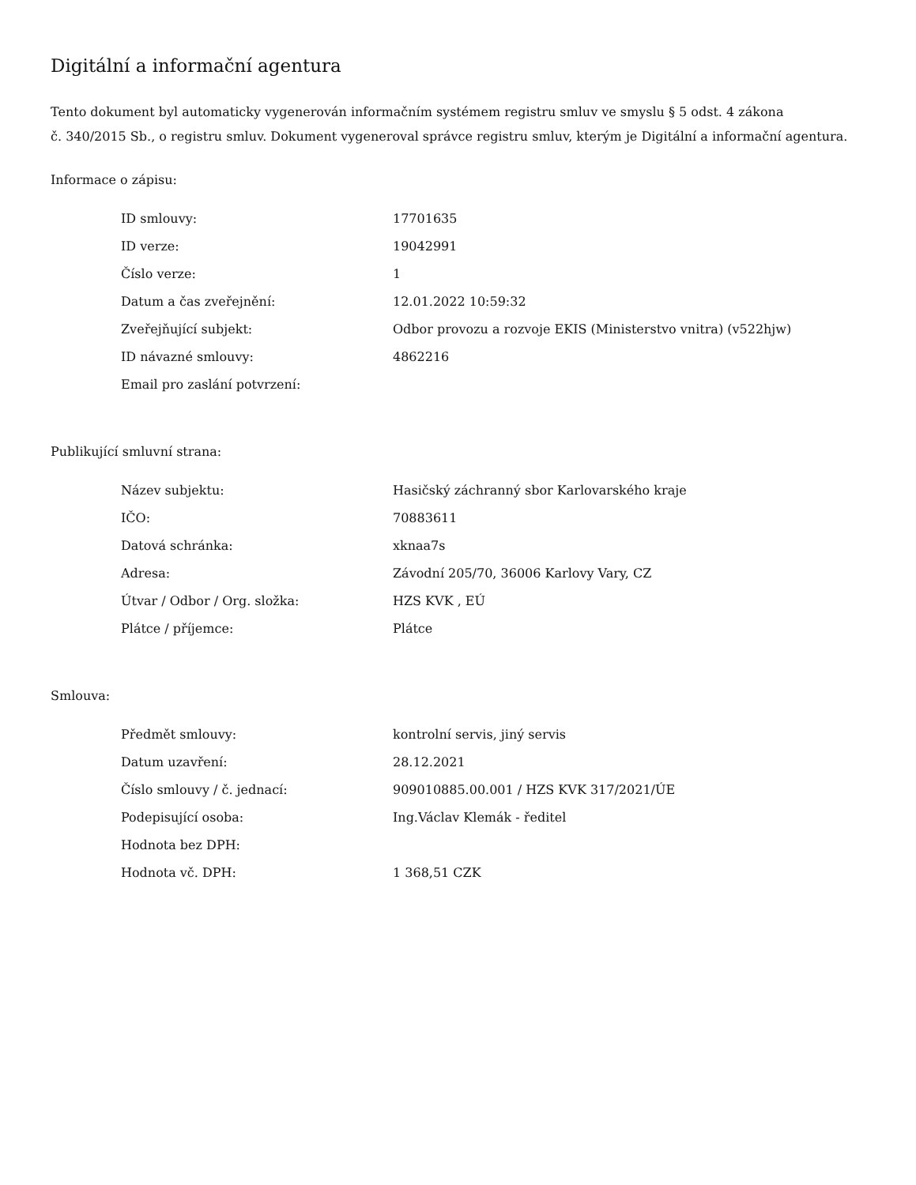Digitální a informační agentura
Tento dokument byl automaticky vygenerován informačním systémem registru smluv ve smyslu § 5 odst. 4 zákona
č. 340/2015 Sb., o registru smluv. Dokument vygeneroval správce registru smluv, kterým je Digitální a informační agentura.
Informace o zápisu:
| ID smlouvy: | 17701635 |
| ID verze: | 19042991 |
| Číslo verze: | 1 |
| Datum a čas zveřejnění: | 12.01.2022 10:59:32 |
| Zveřejňující subjekt: | Odbor provozu a rozvoje EKIS (Ministerstvo vnitra) (v522hjw) |
| ID návazné smlouvy: | 4862216 |
| Email pro zaslání potvrzení: | |
Publikující smluvní strana:
| Název subjektu: | Hasičský záchranný sbor Karlovarského kraje |
| IČO: | 70883611 |
| Datová schránka: | xknaa7s |
| Adresa: | Závodní 205/70, 36006 Karlovy Vary, CZ |
| Útvar / Odbor / Org. složka: | HZS KVK , EÚ |
| Plátce / příjemce: | Plátce |
Smlouva:
| Předmět smlouvy: | kontrolní servis, jiný servis |
| Datum uzavření: | 28.12.2021 |
| Číslo smlouvy / č. jednací: | 909010885.00.001 / HZS KVK 317/2021/ÚE |
| Podepisující osoba: | Ing.Václav Klemák - ředitel |
| Hodnota bez DPH: | |
| Hodnota vč. DPH: | 1 368,51 CZK |